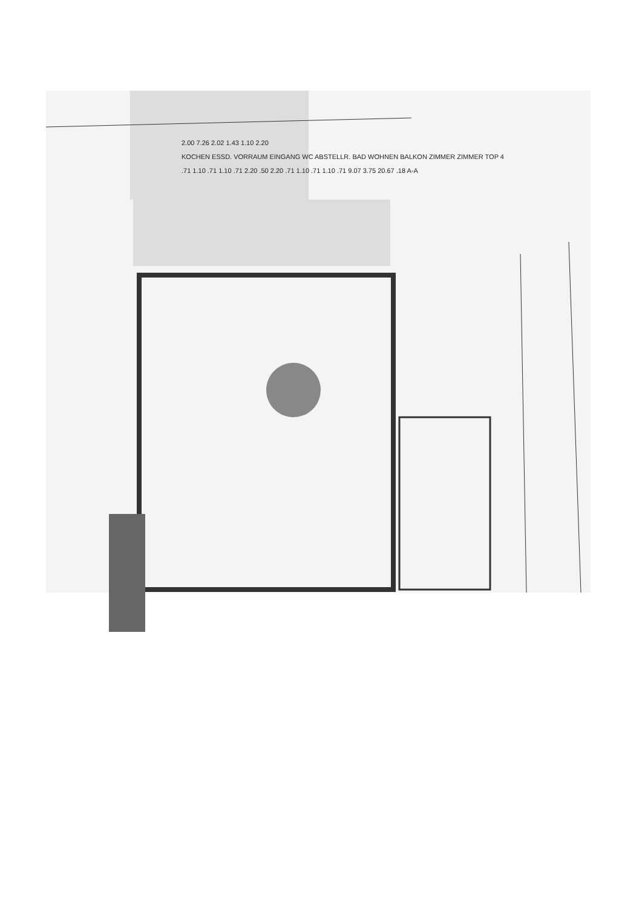2.00 7.26 2.02 1.43 1.10 2.20
KOCHEN ESSD. VORRAUM EINGANG WC ABSTELLR. BAD WOHNEN BALKON ZIMMER ZIMMER TOP 4
.71 1.10 .71 1.10 .71 2.20 .50 2.20 .71 1.10 .71 1.10 .71 9.07 3.75 20.67 .18 A-A